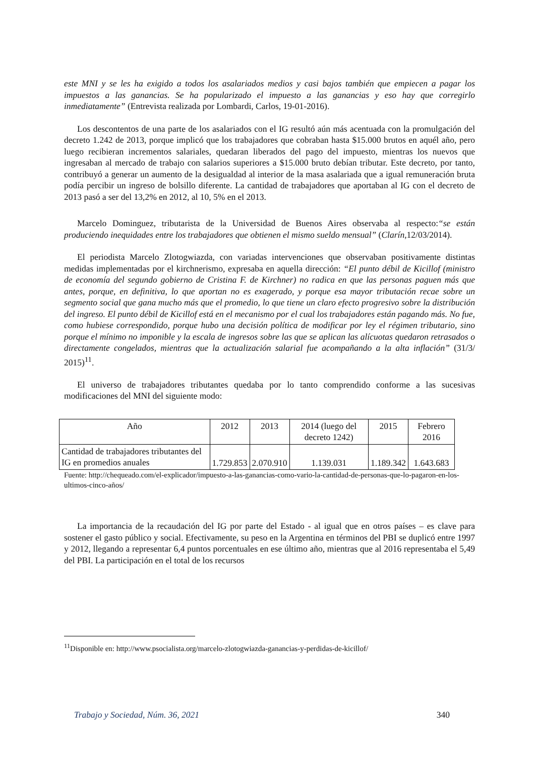este MNI y se les ha exigido a todos los asalariados medios y casi bajos también que empiecen a pagar los impuestos a las ganancias. Se ha popularizado el impuesto a las ganancias y eso hay que corregirlo inmediatamente” (Entrevista realizada por Lombardi, Carlos, 19-01-2016).
Los descontentos de una parte de los asalariados con el IG resultó aún más acentuada con la promulgación del decreto 1.242 de 2013, porque implicó que los trabajadores que cobraban hasta $15.000 brutos en aquél año, pero luego recibieran incrementos salariales, quedaran liberados del pago del impuesto, mientras los nuevos que ingresaban al mercado de trabajo con salarios superiores a $15.000 bruto debían tributar. Este decreto, por tanto, contribuyó a generar un aumento de la desigualdad al interior de la masa asalariada que a igual remuneración bruta podía percibir un ingreso de bolsillo diferente. La cantidad de trabajadores que aportaban al IG con el decreto de 2013 pasó a ser del 13,2% en 2012, al 10, 5% en el 2013.
Marcelo Dominguez, tributarista de la Universidad de Buenos Aires observaba al respecto:“se están produciendo inequidades entre los trabajadores que obtienen el mismo sueldo mensual” (Clarín,12/03/2014).
El periodista Marcelo Zlotogwiazda, con variadas intervenciones que observaban positivamente distintas medidas implementadas por el kirchnerismo, expresaba en aquella dirección: “El punto débil de Kicillof (ministro de economía del segundo gobierno de Cristina F. de Kirchner) no radica en que las personas paguen más que antes, porque, en definitiva, lo que aportan no es exagerado, y porque esa mayor tributación recae sobre un segmento social que gana mucho más que el promedio, lo que tiene un claro efecto progresivo sobre la distribución del ingreso. El punto débil de Kicillof está en el mecanismo por el cual los trabajadores están pagando más. No fue, como hubiese correspondido, porque hubo una decisión política de modificar por ley el régimen tributario, sino porque el mínimo no imponible y la escala de ingresos sobre las que se aplican las alícuotas quedaron retrasados o directamente congelados, mientras que la actualización salarial fue acompañando a la alta inflación” (31/3/ 2015)<sup>11</sup>.
El universo de trabajadores tributantes quedaba por lo tanto comprendido conforme a las sucesivas modificaciones del MNI del siguiente modo:
| Año | 2012 | 2013 | 2014 (luego del decreto 1242) | 2015 | Febrero 2016 |
| Cantidad de trabajadores tributantes del IG en promedios anuales | 1.729.853 | 2.070.910 | 1.139.031 | 1.189.342 | 1.643.683 |
Fuente: http://chequeado.com/el-explicador/impuesto-a-las-ganancias-como-vario-la-cantidad-de-personas-que-lo-pagaron-en-los-ultimos-cinco-años/
La importancia de la recaudación del IG por parte del Estado - al igual que en otros países – es clave para sostener el gasto público y social. Efectivamente, su peso en la Argentina en términos del PBI se duplicó entre 1997 y 2012, llegando a representar 6,4 puntos porcentuales en ese último año, mientras que al 2016 representaba el 5,49 del PBI. La participación en el total de los recursos
<sup>11</sup> Disponible en: http://www.psocialista.org/marcelo-zlotogwiazda-ganancias-y-perdidas-de-kicillof/
Trabajo y Sociedad, Núm. 36, 2021 340